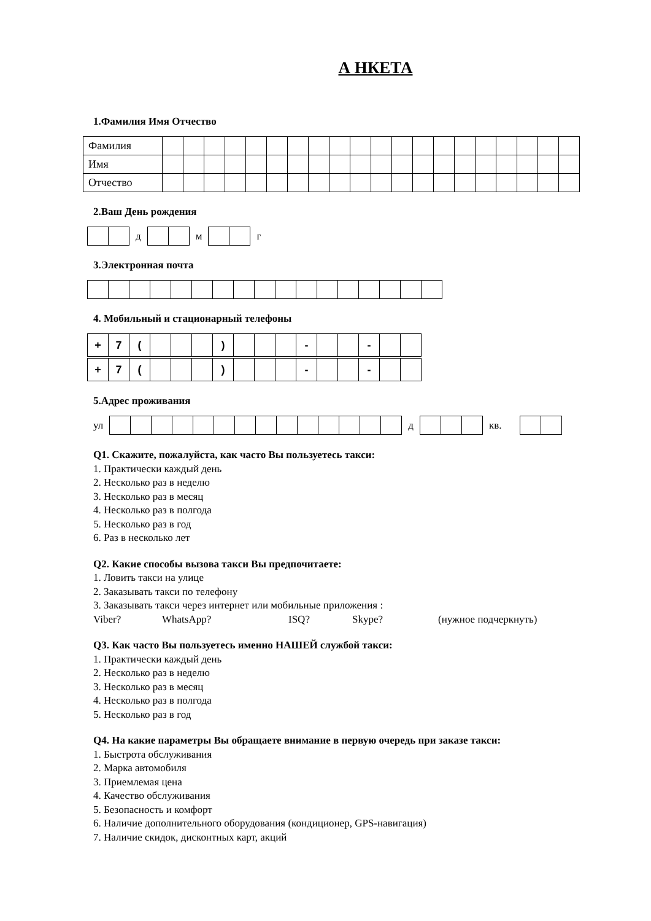А НКЕТА
1.Фамилия Имя Отчество
| Фамилия | | | | | | | | | | | | | | | | | | | | |
| Имя | | | | | | | | | | | | | | | | | | | | |
| Отчество | | | | | | | | | | | | | | | | | | | | |
2.Ваш День рождения
д м г
3.Электронная почта
4. Мобильный и стационарный телефоны
| + | 7 | ( | | | | ) | | | | - | | | - | | |
| + | 7 | ( | | | | ) | | | | - | | | - | | |
5.Адрес проживания
ул д кв.
Q1. Скажите, пожалуйста, как часто Вы пользуетесь такси:
1. Практически каждый день
2. Несколько раз в неделю
3. Несколько раз в месяц
4. Несколько раз в полгода
5. Несколько раз в год
6. Раз в несколько лет
Q2. Какие способы вызова такси Вы предпочитаете:
1. Ловить такси на улице
2. Заказывать такси по телефону
3. Заказывать такси через интернет или мобильные приложения :
Viber? WhatsApp? ISQ? Skype? (нужное подчеркнуть)
Q3. Как часто Вы пользуетесь именно НАШЕЙ службой такси:
1. Практически каждый день
2. Несколько раз в неделю
3. Несколько раз в месяц
4. Несколько раз в полгода
5. Несколько раз в год
Q4. На какие параметры Вы обращаете внимание в первую очередь при заказе такси:
1. Быстрота обслуживания
2. Марка автомобиля
3. Приемлемая цена
4. Качество обслуживания
5. Безопасность и комфорт
6. Наличие дополнительного оборудования (кондиционер, GPS-навигация)
7. Наличие скидок, дисконтных карт, акций